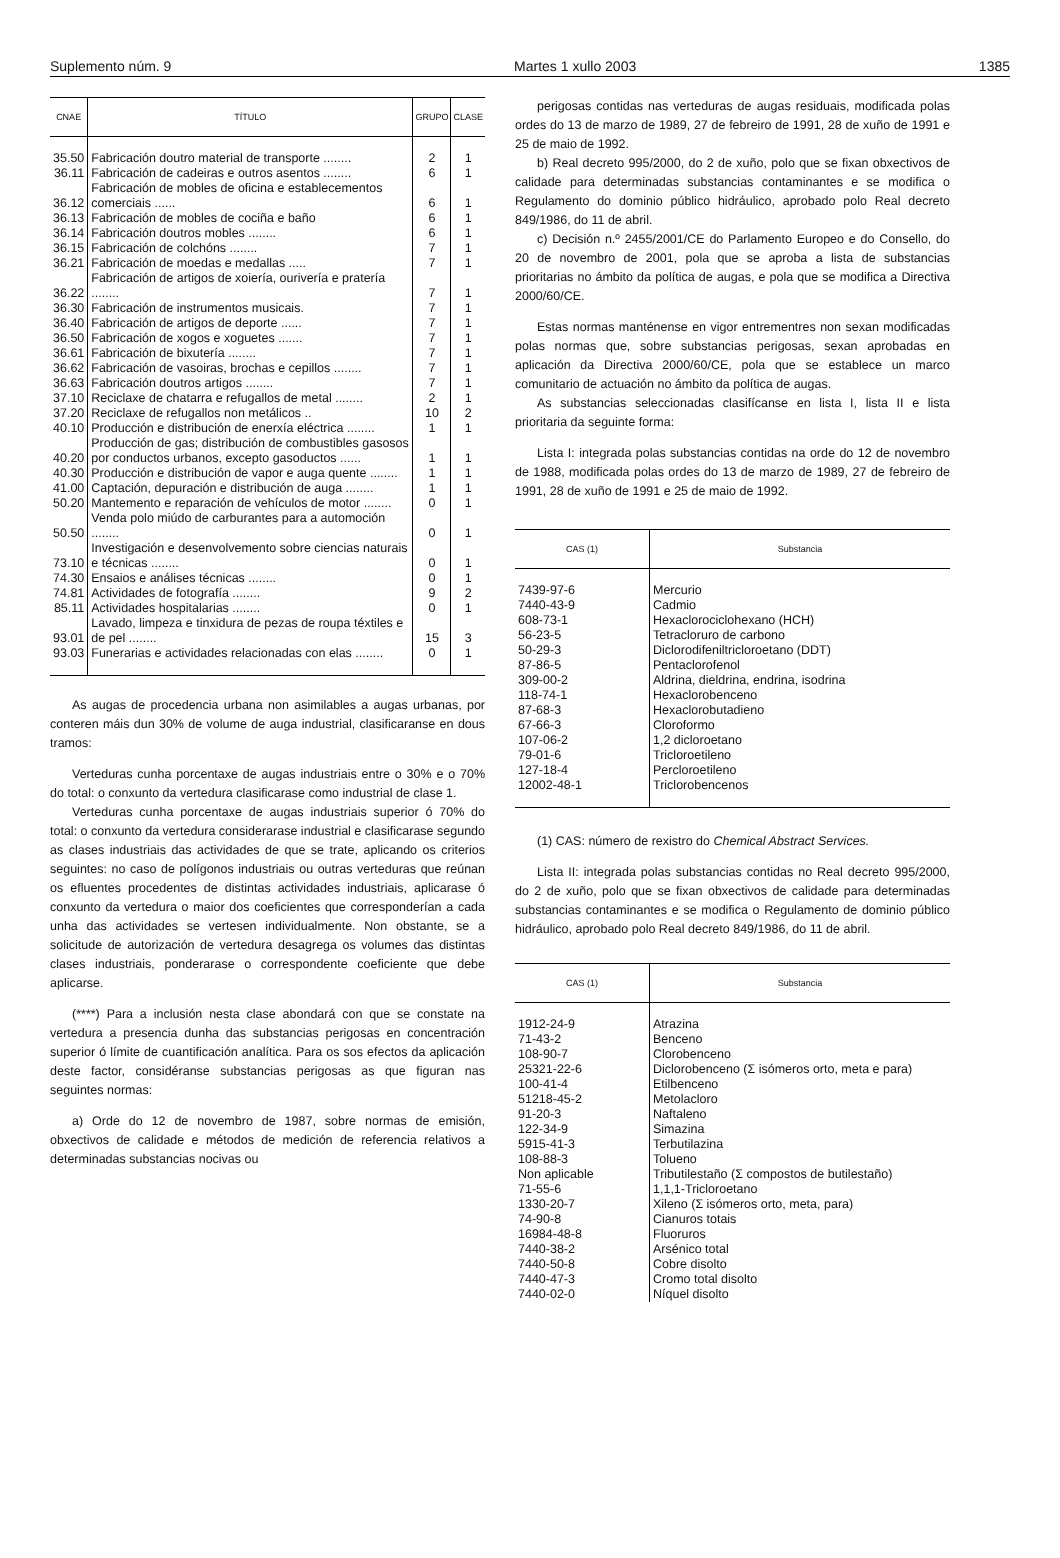Suplemento núm. 9 Martes 1 xullo 2003 1385
| CNAE | TÍTULO | GRUPO | CLASE |
| --- | --- | --- | --- |
| 35.50 | Fabricación doutro material de transporte ........ | 2 | 1 |
| 36.11 | Fabricación de cadeiras e outros asentos ........ | 6 | 1 |
| 36.12 | Fabricación de mobles de oficina e establecementos comerciais ...... | 6 | 1 |
| 36.13 | Fabricación de mobles de cociña e baño | 6 | 1 |
| 36.14 | Fabricación doutros mobles ........ | 6 | 1 |
| 36.15 | Fabricación de colchóns ........ | 7 | 1 |
| 36.21 | Fabricación de moedas e medallas ..... | 7 | 1 |
| 36.22 | Fabricación de artigos de xoiería, ourivería e pratería ........ | 7 | 1 |
| 36.30 | Fabricación de instrumentos musicais. | 7 | 1 |
| 36.40 | Fabricación de artigos de deporte ...... | 7 | 1 |
| 36.50 | Fabricación de xogos e xoguetes ....... | 7 | 1 |
| 36.61 | Fabricación de bixutería ........ | 7 | 1 |
| 36.62 | Fabricación de vasoiras, brochas e cepillos ........ | 7 | 1 |
| 36.63 | Fabricación doutros artigos ........ | 7 | 1 |
| 37.10 | Reciclaxe de chatarra e refugallos de metal ........ | 2 | 1 |
| 37.20 | Reciclaxe de refugallos non metálicos .. | 10 | 2 |
| 40.10 | Producción e distribución de enerxía eléctrica ........ | 1 | 1 |
| 40.20 | Producción de gas; distribución de combustibles gasosos por conductos urbanos, excepto gasoductos ...... | 1 | 1 |
| 40.30 | Producción e distribución de vapor e auga quente ........ | 1 | 1 |
| 41.00 | Captación, depuración e distribución de auga ........ | 1 | 1 |
| 50.20 | Mantemento e reparación de vehículos de motor ........ | 0 | 1 |
| 50.50 | Venda polo miúdo de carburantes para a automoción ........ | 0 | 1 |
| 73.10 | Investigación e desenvolvemento sobre ciencias naturais e técnicas ........ | 0 | 1 |
| 74.30 | Ensaios e análises técnicas ........ | 0 | 1 |
| 74.81 | Actividades de fotografía ........ | 9 | 2 |
| 85.11 | Actividades hospitalarias ........ | 0 | 1 |
| 93.01 | Lavado, limpeza e tinxidura de pezas de roupa téxtiles e de pel ........ | 15 | 3 |
| 93.03 | Funerarias e actividades relacionadas con elas ........ | 0 | 1 |
As augas de procedencia urbana non asimilables a augas urbanas, por conteren máis dun 30% de volume de auga industrial, clasificaranse en dous tramos:
Verteduras cunha porcentaxe de augas industriais entre o 30% e o 70% do total: o conxunto da vertedura clasificarase como industrial de clase 1.
Verteduras cunha porcentaxe de augas industriais superior ó 70% do total: o conxunto da vertedura considerarase industrial e clasificarase segundo as clases industriais das actividades de que se trate, aplicando os criterios seguintes: no caso de polígonos industriais ou outras verteduras que reúnan os efluentes procedentes de distintas actividades industriais, aplicarase ó conxunto da vertedura o maior dos coeficientes que corresponderían a cada unha das actividades se vertesen individualmente. Non obstante, se a solicitude de autorización de vertedura desagrega os volumes das distintas clases industriais, ponderarase o correspondente coeficiente que debe aplicarse.
(****) Para a inclusión nesta clase abondará con que se constate na vertedura a presencia dunha das substancias perigosas en concentración superior ó límite de cuantificación analítica. Para os sos efectos da aplicación deste factor, considéranse substancias perigosas as que figuran nas seguintes normas:
a) Orde do 12 de novembro de 1987, sobre normas de emisión, obxectivos de calidade e métodos de medición de referencia relativos a determinadas substancias nocivas ou
perigosas contidas nas verteduras de augas residuais, modificada polas ordes do 13 de marzo de 1989, 27 de febreiro de 1991, 28 de xuño de 1991 e 25 de maio de 1992.
b) Real decreto 995/2000, do 2 de xuño, polo que se fixan obxectivos de calidade para determinadas substancias contaminantes e se modifica o Regulamento do dominio público hidráulico, aprobado polo Real decreto 849/1986, do 11 de abril.
c) Decisión n.º 2455/2001/CE do Parlamento Europeo e do Consello, do 20 de novembro de 2001, pola que se aproba a lista de substancias prioritarias no ámbito da política de augas, e pola que se modifica a Directiva 2000/60/CE.
Estas normas manténense en vigor entrementres non sexan modificadas polas normas que, sobre substancias perigosas, sexan aprobadas en aplicación da Directiva 2000/60/CE, pola que se establece un marco comunitario de actuación no ámbito da política de augas.
As substancias seleccionadas clasifícanse en lista I, lista II e lista prioritaria da seguinte forma:
Lista I: integrada polas substancias contidas na orde do 12 de novembro de 1988, modificada polas ordes do 13 de marzo de 1989, 27 de febreiro de 1991, 28 de xuño de 1991 e 25 de maio de 1992.
| CAS (1) | Substancia |
| --- | --- |
| 7439-97-6 | Mercurio |
| 7440-43-9 | Cadmio |
| 608-73-1 | Hexaclorociclohexano (HCH) |
| 56-23-5 | Tetracloruro de carbono |
| 50-29-3 | Diclorodifeniltricloroetano (DDT) |
| 87-86-5 | Pentaclorofenol |
| 309-00-2 | Aldrina, dieldrina, endrina, isodrina |
| 118-74-1 | Hexaclorobenceno |
| 87-68-3 | Hexaclorobutadieno |
| 67-66-3 | Cloroformo |
| 107-06-2 | 1,2 dicloroetano |
| 79-01-6 | Tricloroetileno |
| 127-18-4 | Percloroetileno |
| 12002-48-1 | Triclorobencenos |
(1) CAS: número de rexistro do Chemical Abstract Services.
Lista II: integrada polas substancias contidas no Real decreto 995/2000, do 2 de xuño, polo que se fixan obxectivos de calidade para determinadas substancias contaminantes e se modifica o Regulamento de dominio público hidráulico, aprobado polo Real decreto 849/1986, do 11 de abril.
| CAS (1) | Substancia |
| --- | --- |
| 1912-24-9 | Atrazina |
| 71-43-2 | Benceno |
| 108-90-7 | Clorobenceno |
| 25321-22-6 | Diclorobenceno (Σ isómeros orto, meta e para) |
| 100-41-4 | Etilbenceno |
| 51218-45-2 | Metolacloro |
| 91-20-3 | Naftaleno |
| 122-34-9 | Simazina |
| 5915-41-3 | Terbutilazina |
| 108-88-3 | Tolueno |
| Non aplicable | Tributilestaño (Σ compostos de butilestaño) |
| 71-55-6 | 1,1,1-Tricloroetano |
| 1330-20-7 | Xileno (Σ isómeros orto, meta, para) |
| 74-90-8 | Cianuros totais |
| 16984-48-8 | Fluoruros |
| 7440-38-2 | Arsénico total |
| 7440-50-8 | Cobre disolto |
| 7440-47-3 | Cromo total disolto |
| 7440-02-0 | Níquel disolto |